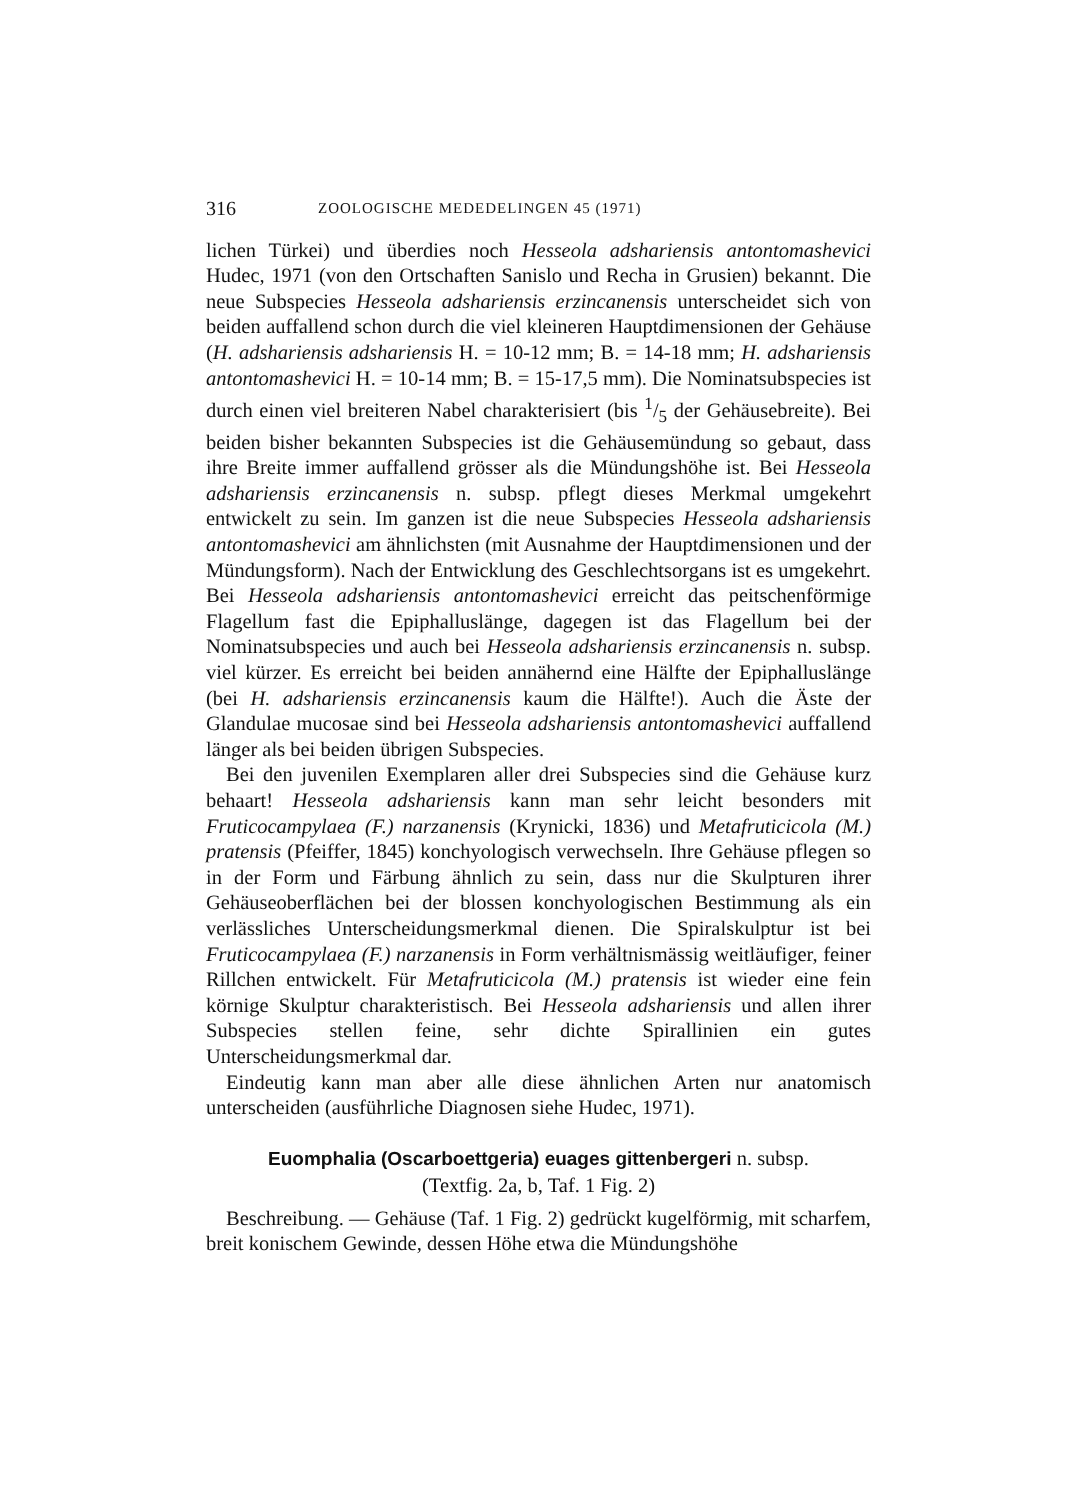316 ZOOLOGISCHE MEDEDELINGEN 45 (1971)
lichen Türkei) und überdies noch Hesseola adshariensis antontomashevici Hudec, 1971 (von den Ortschaften Sanislo und Recha in Grusien) bekannt. Die neue Subspecies Hesseola adshariensis erzincanensis unterscheidet sich von beiden auffallend schon durch die viel kleineren Hauptdimensionen der Gehäuse (H. adshariensis adshariensis H. = 10-12 mm; B. = 14-18 mm; H. adshariensis antontomashevici H. = 10-14 mm; B. = 15-17,5 mm). Die Nominatsubspecies ist durch einen viel breiteren Nabel charakterisiert (bis 1/5 der Gehäusebreite). Bei beiden bisher bekannten Subspecies ist die Gehäusemündung so gebaut, dass ihre Breite immer auffallend grösser als die Mündungshöhe ist. Bei Hesseola adshariensis erzincanensis n. subsp. pflegt dieses Merkmal umgekehrt entwickelt zu sein. Im ganzen ist die neue Subspecies Hesseola adshariensis antontomashevici am ähnlichsten (mit Ausnahme der Hauptdimensionen und der Mündungsform). Nach der Entwicklung des Geschlechtsorgans ist es umgekehrt. Bei Hesseola adshariensis antontomashevici erreicht das peitschenförmige Flagellum fast die Epiphalluslänge, dagegen ist das Flagellum bei der Nominatsubspecies und auch bei Hesseola adshariensis erzincanensis n. subsp. viel kürzer. Es erreicht bei beiden annähernd eine Hälfte der Epiphalluslänge (bei H. adshariensis erzincanensis kaum die Hälfte!). Auch die Äste der Glandulae mucosae sind bei Hesseola adshariensis antontomashevici auffallend länger als bei beiden übrigen Subspecies.
Bei den juvenilen Exemplaren aller drei Subspecies sind die Gehäuse kurz behaart! Hesseola adshariensis kann man sehr leicht besonders mit Fruticocampylaea (F.) narzanensis (Krynicki, 1836) und Metafruticicola (M.) pratensis (Pfeiffer, 1845) konchyologisch verwechseln. Ihre Gehäuse pflegen so in der Form und Färbung ähnlich zu sein, dass nur die Skulpturen ihrer Gehäuseoberflächen bei der blossen konchyologischen Bestimmung als ein verlässliches Unterscheidungsmerkmal dienen. Die Spiralskulptur ist bei Fruticocampylaea (F.) narzanensis in Form verhältnismässig weitläufiger, feiner Rillchen entwickelt. Für Metafruticicola (M.) pratensis ist wieder eine fein körnige Skulptur charakteristisch. Bei Hesseola adshariensis und allen ihrer Subspecies stellen feine, sehr dichte Spirallinien ein gutes Unterscheidungsmerkmal dar.
Eindeutig kann man aber alle diese ähnlichen Arten nur anatomisch unterscheiden (ausführliche Diagnosen siehe Hudec, 1971).
Euomphalia (Oscarboettgeria) euages gittenbergeri n. subsp.
(Textfig. 2a, b, Taf. 1 Fig. 2)
Beschreibung. — Gehäuse (Taf. 1 Fig. 2) gedrückt kugelförmig, mit scharfem, breit konischem Gewinde, dessen Höhe etwa die Mündungshöhe